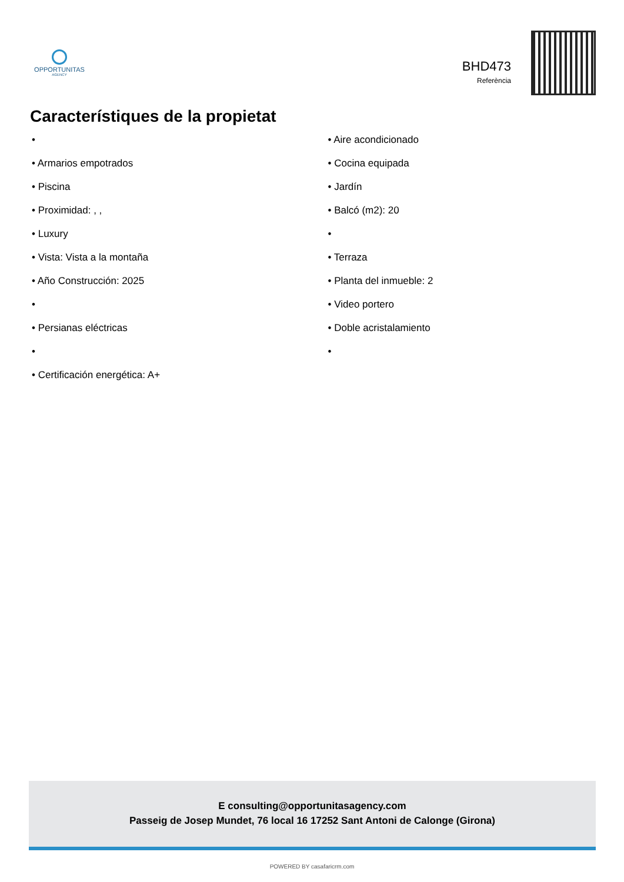OPPORTUNITAS
AGENCY
BHD473
Referència
Característiques de la propietat
•
• Armarios empotrados
• Piscina
• Proximidad: , ,
• Luxury
• Vista: Vista a la montaña
• Año Construcción: 2025
•
• Persianas eléctricas
•
• Certificación energética: A+
• Aire acondicionado
• Cocina equipada
• Jardín
• Balcó (m2): 20
•
• Terraza
• Planta del inmueble: 2
• Video portero
• Doble acristalamiento
•
E consulting@opportunitasagency.com
Passeig de Josep Mundet, 76 local 16 17252 Sant Antoni de Calonge (Girona)
POWERED BY casafaricrm.com